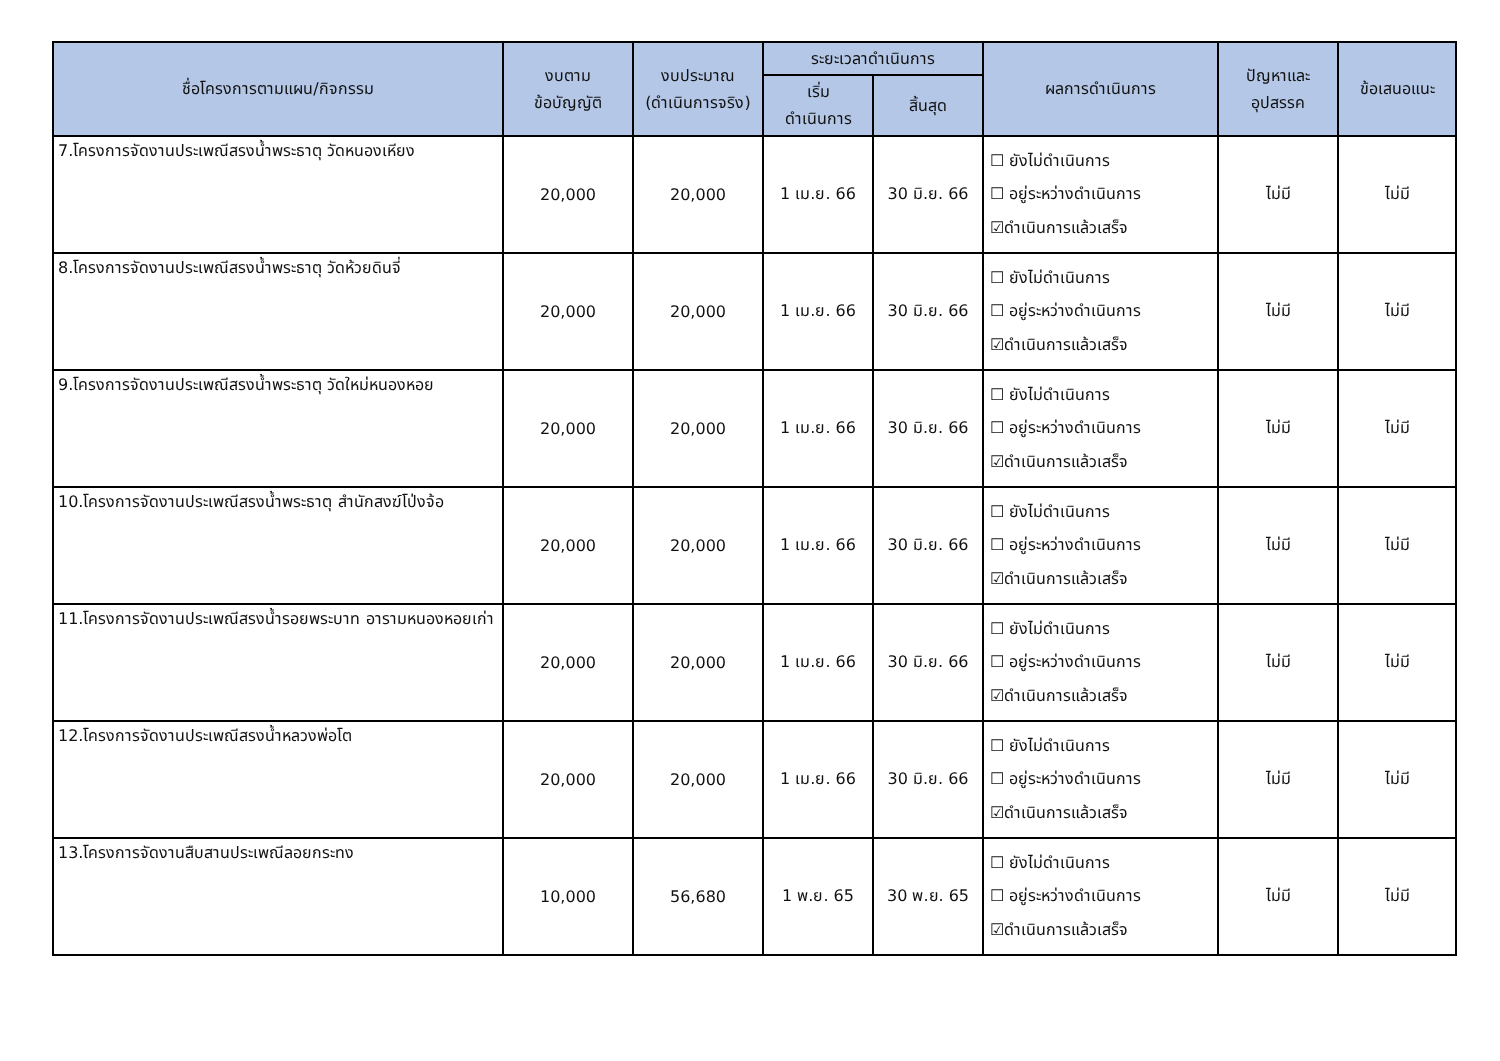| ชื่อโครงการตามแผน/กิจกรรม | งบตาม ข้อบัญญัติ | งบประมาณ (ดำเนินการจริง) | ระยะเวลาดำเนินการ | | ผลการดำเนินการ | ปัญหาและ อุปสรรค | ข้อเสนอแนะ |
| --- | --- | --- | --- | --- | --- | --- | --- |
| | | | เริ่ม ดำเนินการ | สิ้นสุด | | | |
| 7.โครงการจัดงานประเพณีสรงน้ำพระธาตุ วัดหนองเหียง | 20,000 | 20,000 | 1 เม.ย. 66 | 30 มิ.ย. 66 | ☐ ยังไม่ดำเนินการ ☐ อยู่ระหว่างดำเนินการ ☑ดำเนินการแล้วเสร็จ | ไม่มี | ไม่มี |
| 8.โครงการจัดงานประเพณีสรงน้ำพระธาตุ วัดห้วยดินจี่ | 20,000 | 20,000 | 1 เม.ย. 66 | 30 มิ.ย. 66 | ☐ ยังไม่ดำเนินการ ☐ อยู่ระหว่างดำเนินการ ☑ดำเนินการแล้วเสร็จ | ไม่มี | ไม่มี |
| 9.โครงการจัดงานประเพณีสรงน้ำพระธาตุ วัดใหม่หนองหอย | 20,000 | 20,000 | 1 เม.ย. 66 | 30 มิ.ย. 66 | ☐ ยังไม่ดำเนินการ ☐ อยู่ระหว่างดำเนินการ ☑ดำเนินการแล้วเสร็จ | ไม่มี | ไม่มี |
| 10.โครงการจัดงานประเพณีสรงน้ำพระธาตุ สำนักสงฆ์โป่งจ้อ | 20,000 | 20,000 | 1 เม.ย. 66 | 30 มิ.ย. 66 | ☐ ยังไม่ดำเนินการ ☐ อยู่ระหว่างดำเนินการ ☑ดำเนินการแล้วเสร็จ | ไม่มี | ไม่มี |
| 11.โครงการจัดงานประเพณีสรงน้ำรอยพระบาท อารามหนองหอยเก่า | 20,000 | 20,000 | 1 เม.ย. 66 | 30 มิ.ย. 66 | ☐ ยังไม่ดำเนินการ ☐ อยู่ระหว่างดำเนินการ ☑ดำเนินการแล้วเสร็จ | ไม่มี | ไม่มี |
| 12.โครงการจัดงานประเพณีสรงน้ำหลวงพ่อโต | 20,000 | 20,000 | 1 เม.ย. 66 | 30 มิ.ย. 66 | ☐ ยังไม่ดำเนินการ ☐ อยู่ระหว่างดำเนินการ ☑ดำเนินการแล้วเสร็จ | ไม่มี | ไม่มี |
| 13.โครงการจัดงานสืบสานประเพณีลอยกระทง | 10,000 | 56,680 | 1 พ.ย. 65 | 30 พ.ย. 65 | ☐ ยังไม่ดำเนินการ ☐ อยู่ระหว่างดำเนินการ ☑ดำเนินการแล้วเสร็จ | ไม่มี | ไม่มี |